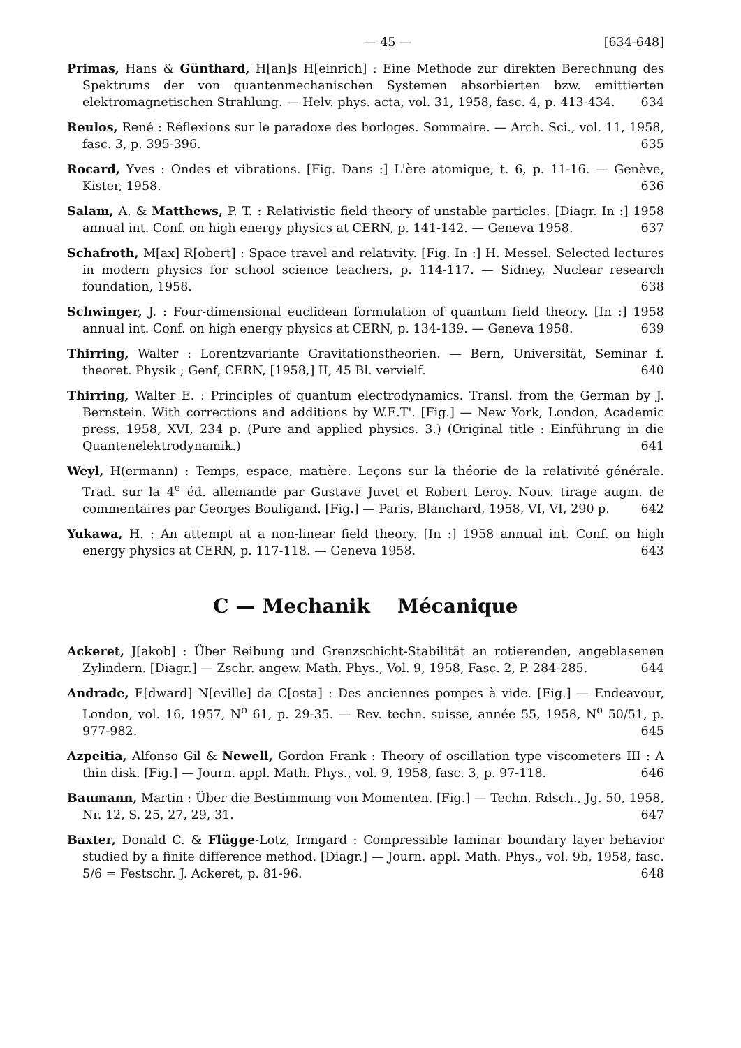— 45 — [634-648]
Primas, Hans & Günthard, H[an]s H[einrich] : Eine Methode zur direkten Berechnung des Spektrums der von quantenmechanischen Systemen absorbierten bzw. emittierten elektromagnetischen Strahlung. — Helv. phys. acta, vol. 31, 1958, fasc. 4, p. 413-434. 634
Reulos, René : Réflexions sur le paradoxe des horloges. Sommaire. — Arch. Sci., vol. 11, 1958, fasc. 3, p. 395-396. 635
Rocard, Yves : Ondes et vibrations. [Fig. Dans :] L'ère atomique, t. 6, p. 11-16. — Genève, Kister, 1958. 636
Salam, A. & Matthews, P. T. : Relativistic field theory of unstable particles. [Diagr. In :] 1958 annual int. Conf. on high energy physics at CERN, p. 141-142. — Geneva 1958. 637
Schafroth, M[ax] R[obert] : Space travel and relativity. [Fig. In :] H. Messel. Selected lectures in modern physics for school science teachers, p. 114-117. — Sidney, Nuclear research foundation, 1958. 638
Schwinger, J. : Four-dimensional euclidean formulation of quantum field theory. [In :] 1958 annual int. Conf. on high energy physics at CERN, p. 134-139. — Geneva 1958. 639
Thirring, Walter : Lorentzvariante Gravitationstheorien. — Bern, Universität, Seminar f. theoret. Physik ; Genf, CERN, [1958,] II, 45 Bl. vervielf. 640
Thirring, Walter E. : Principles of quantum electrodynamics. Transl. from the German by J. Bernstein. With corrections and additions by W.E.T'. [Fig.] — New York, London, Academic press, 1958, XVI, 234 p. (Pure and applied physics. 3.) (Original title : Einführung in die Quantenelektrodynamik.) 641
Weyl, H(ermann) : Temps, espace, matière. Leçons sur la théorie de la relativité générale. Trad. sur la 4<sup>e</sup> éd. allemande par Gustave Juvet et Robert Leroy. Nouv. tirage augm. de commentaires par Georges Bouligand. [Fig.] — Paris, Blanchard, 1958, VI, VI, 290 p. 642
Yukawa, H. : An attempt at a non-linear field theory. [In :] 1958 annual int. Conf. on high energy physics at CERN, p. 117-118. — Geneva 1958. 643
C — Mechanik Mécanique
Ackeret, J[akob] : Über Reibung und Grenzschicht-Stabilität an rotierenden, angeblasenen Zylindern. [Diagr.] — Zschr. angew. Math. Phys., Vol. 9, 1958, Fasc. 2, P. 284-285. 644
Andrade, E[dward] N[eville] da C[osta] : Des anciennes pompes à vide. [Fig.] — Endeavour, London, vol. 16, 1957, N<sup>o</sup> 61, p. 29-35. — Rev. techn. suisse, année 55, 1958, N<sup>o</sup> 50/51, p. 977-982. 645
Azpeitia, Alfonso Gil & Newell, Gordon Frank : Theory of oscillation type viscometers III : A thin disk. [Fig.] — Journ. appl. Math. Phys., vol. 9, 1958, fasc. 3, p. 97-118. 646
Baumann, Martin : Über die Bestimmung von Momenten. [Fig.] — Techn. Rdsch., Jg. 50, 1958, Nr. 12, S. 25, 27, 29, 31. 647
Baxter, Donald C. & Flügge-Lotz, Irmgard : Compressible laminar boundary layer behavior studied by a finite difference method. [Diagr.] — Journ. appl. Math. Phys., vol. 9b, 1958, fasc. 5/6 = Festschr. J. Ackeret, p. 81-96. 648